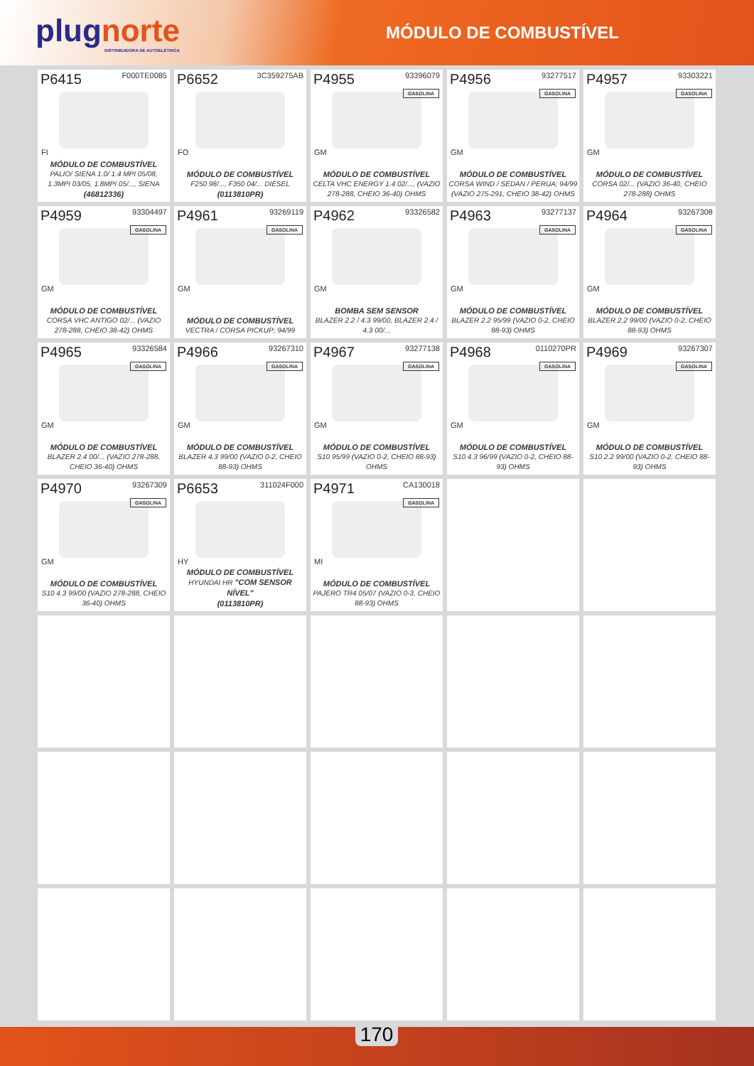plugnorte
DISTRIBUIDORA DE AUTOELÉTRICA
MÓDULO DE COMBUSTÍVEL
P6415 F000TE0085
FI
MÓDULO DE COMBUSTÍVEL
PALIO/ SIENA 1.0/ 1.4 MPI 05/08, 1.3MPI 03/05, 1.8MPI 05/..., SIENA
(46812336)
P6652 3C359275AB
FO
MÓDULO DE COMBUSTÍVEL
F250 98/..., F350 04/... DIESEL
(0113810PR)
P4955 93396079
GASOLINA
GM
MÓDULO DE COMBUSTÍVEL
CELTA VHC ENERGY 1.4 02/..., (VAZIO 278-288, CHEIO 36-40) OHMS
P4956 93277517
GASOLINA
GM
MÓDULO DE COMBUSTÍVEL
CORSA WIND / SEDAN / PERUA; 94/99 (VAZIO 275-291, CHEIO 38-42) OHMS
P4957 93303221
GASOLINA
GM
MÓDULO DE COMBUSTÍVEL
CORSA 02/... (VAZIO 36-40, CHEIO 278-288) OHMS
P4959 93304497
GASOLINA
GM
MÓDULO DE COMBUSTÍVEL
CORSA VHC ANTIGO 02/... (VAZIO 278-288, CHEIO 38-42) OHMS
P4961 93269119
GASOLINA
GM
MÓDULO DE COMBUSTÍVEL
VECTRA / CORSA PICKUP; 94/99
P4962 93326582
GM
BOMBA SEM SENSOR
BLAZER 2.2 / 4.3 99/00, BLAZER 2.4 / 4.3 00/...
P4963 93277137
GASOLINA
GM
MÓDULO DE COMBUSTÍVEL
BLAZER 2.2 95/99 (VAZIO 0-2, CHEIO 88-93) OHMS
P4964 93267308
GASOLINA
GM
MÓDULO DE COMBUSTÍVEL
BLAZER 2.2 99/00 (VAZIO 0-2, CHEIO 88-93) OHMS
P4965 93326584
GASOLINA
GM
MÓDULO DE COMBUSTÍVEL
BLAZER 2.4 00/... (VAZIO 278-288, CHEIO 36-40) OHMS
P4966 93267310
GASOLINA
GM
MÓDULO DE COMBUSTÍVEL
BLAZER 4.3 99/00 (VAZIO 0-2, CHEIO 88-93) OHMS
P4967 93277138
GASOLINA
GM
MÓDULO DE COMBUSTÍVEL
S10 95/99 (VAZIO 0-2, CHEIO 88-93) OHMS
P4968 0110270PR
GASOLINA
GM
MÓDULO DE COMBUSTÍVEL
S10 4.3 96/99 (VAZIO 0-2, CHEIO 88-93) OHMS
P4969 93267307
GASOLINA
GM
MÓDULO DE COMBUSTÍVEL
S10 2.2 99/00 (VAZIO 0-2, CHEIO 88-93) OHMS
P4970 93267309
GASOLINA
GM
MÓDULO DE COMBUSTÍVEL
S10 4.3 99/00 (VAZIO 278-288, CHEIO 36-40) OHMS
P6653 311024F000
HY
MÓDULO DE COMBUSTÍVEL
HYUNDAI HR "COM SENSOR NÍVEL"
(0113810PR)
P4971 CA130018
GASOLINA
MI
MÓDULO DE COMBUSTÍVEL
PAJERO TR4 05/07 (VAZIO 0-3, CHEIO 88-93) OHMS
170